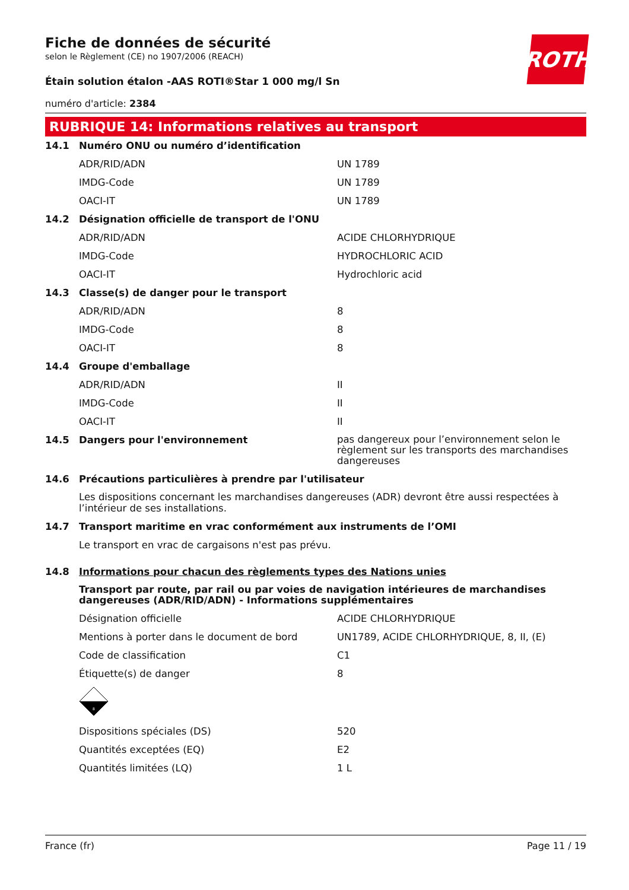ROTH
Fiche de données de sécurité
selon le Règlement (CE) no 1907/2006 (REACH)
Étain solution étalon -AAS ROTI®Star 1 000 mg/l Sn
numéro d'article: 2384
RUBRIQUE 14: Informations relatives au transport
| 14.1 | Numéro ONU ou numéro d’identification | |
| | ADR/RID/ADN | UN 1789 |
| | IMDG-Code | UN 1789 |
| | OACI-IT | UN 1789 |
| 14.2 | Désignation officielle de transport de l'ONU | |
| | ADR/RID/ADN | ACIDE CHLORHYDRIQUE |
| | IMDG-Code | HYDROCHLORIC ACID |
| | OACI-IT | Hydrochloric acid |
| 14.3 | Classe(s) de danger pour le transport | |
| | ADR/RID/ADN | 8 |
| | IMDG-Code | 8 |
| | OACI-IT | 8 |
| 14.4 | Groupe d'emballage | |
| | ADR/RID/ADN | II |
| | IMDG-Code | II |
| | OACI-IT | II |
| 14.5 | Dangers pour l'environnement | pas dangereux pour l’environnement selon le règlement sur les transports des marchandises dangereuses |
| 14.6 | Précautions particulières à prendre par l'utilisateur | |
| | Les dispositions concernant les marchandises dangereuses (ADR) devront être aussi respectées à l’intérieur de ses installations. | |
| 14.7 | Transport maritime en vrac conformément aux instruments de l’OMI | |
| | Le transport en vrac de cargaisons n'est pas prévu. | |
| 14.8 | Informations pour chacun des règlements types des Nations unies | |
| | Transport par route, par rail ou par voies de navigation intérieures de marchandises dangereuses (ADR/RID/ADN) - Informations supplémentaires | |
| | Désignation officielle | ACIDE CHLORHYDRIQUE |
| | Mentions à porter dans le document de bord | UN1789, ACIDE CHLORHYDRIQUE, 8, II, (E) |
| | Code de classification | C1 |
| | Étiquette(s) de danger | 8 |
| | 8 | |
| | Dispositions spéciales (DS) | 520 |
| | Quantités exceptées (EQ) | E2 |
| | Quantités limitées (LQ) | 1 L |
France (fr) Page 11 / 19